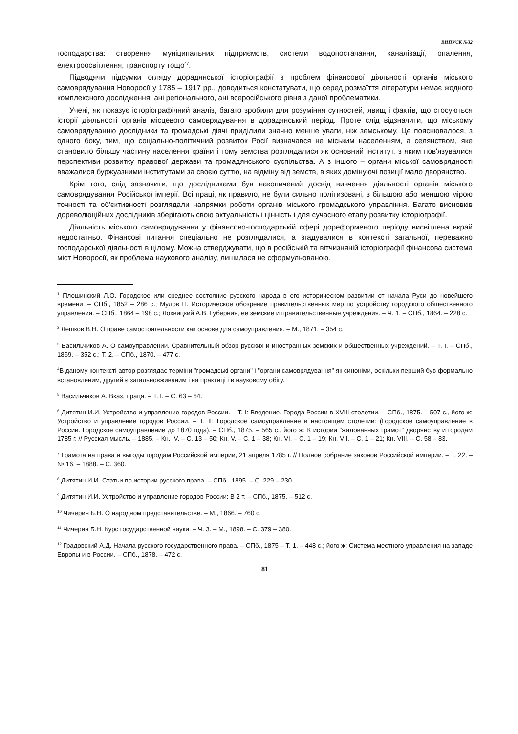ВИПУСК №32
господарства: створення муніципальних підприємств, системи водопостачання, каналізації, опалення, електроосвітлення, транспорту тощо<sup>47</sup>.
Підводячи підсумки огляду дорадянської історіографії з проблем фінансової діяльності органів міського самоврядування Новоросії у 1785 – 1917 рр., доводиться констатувати, що серед розмаїття літератури немає жодного комплексного дослідження, ані регіонального, ані всеросійського рівня з даної проблематики.
Учені, як показує історіографічний аналіз, багато зробили для розуміння сутностей, явищ і фактів, що стосуються історії діяльності органів місцевого самоврядування в дорадянський період. Проте слід відзначити, що міському самоврядуванню дослідники та громадські діячі приділили значно менше уваги, ніж земському. Це пояснювалося, з одного боку, тим, що соціально-політичний розвиток Росії визначався не міським населенням, а селянством, яке становило більшу частину населення країни і тому земства розглядалися як основний інститут, з яким пов'язувалися перспективи розвитку правової держави та громадянського суспільства. А з іншого – органи міської самоврядності вважалися буржуазними інститутами за своєю суттю, на відміну від земств, в яких домінуючі позиції мало дворянство.
Крім того, слід зазначити, що дослідниками був накопичений досвід вивчення діяльності органів міського самоврядування Російської імперії. Всі праці, як правило, не були сильно політизовані, з більшою або меншою мірою точності та об'єктивності розглядали напрямки роботи органів міського громадського управління. Багато висновків дореволюційних дослідників зберігають свою актуальність і цінність і для сучасного етапу розвитку історіографії.
Діяльність міського самоврядування у фінансово-господарській сфері дореформеного періоду висвітлена вкрай недостатньо. Фінансові питання спеціально не розглядалися, а згадувалися в контексті загальної, переважно господарської діяльності в цілому. Можна стверджувати, що в російській та вітчизняній історіографії фінансова система міст Новоросії, як проблема наукового аналізу, лишилася не сформульованою.
<sup>1</sup> Плошинский Л.О. Городское или среднее состояние русского народа в его историческом развитии от начала Руси до новейшего времени. – СПб., 1852 – 286 с.; Мулов П. Историческое обозрение правительственных мер по устройству городского общественного управления. – СПб., 1864 – 198 с.; Лохвицкий А.В. Губерния, ее земские и правительственные учреждения. – Ч. 1. – СПб., 1864. – 228 с.
<sup>2</sup> Лешков В.Н. О праве самостоятельности как основе для самоуправления. – М., 1871. – 354 с.
<sup>3</sup> Васильчиков А. О самоуправлении. Сравнительный обзор русских и иностранных земских и общественных учреждений. – Т. I. – СПб., 1869. – 352 с.; Т. 2. – СПб., 1870. – 477 с.
<sup>4</sup> В даному контексті автор розглядає терміни "громадські органи" і "органи самоврядування" як синоніми, оскільки перший був формально встановленим, другий є загальновживаним і на практиці і в науковому обігу.
<sup>5</sup> Васильчиков А. Вказ. праця. – Т. I. – С. 63 – 64.
<sup>6</sup> Дитятин И.И. Устройство и управление городов России. – Т. I: Введение. Города России в XVIII столетии. – СПб., 1875. – 507 с., його ж: Устройство и управление городов России. – Т. II: Городское самоуправление в настоящем столетии: (Городское самоуправление в России. Городское самоуправление до 1870 года). – СПб., 1875. – 565 с., його ж: К истории "жалованных грамот" дворянству и городам 1785 г. // Русская мысль. – 1885. – Кн. IV. – С. 13 – 50; Кн. V. – С. 1 – 38; Кн. VI. – С. 1 – 19; Кн. VII. – С. 1 – 21; Кн. VIII. – С. 58 – 83.
<sup>7</sup> Грамота на права и выгоды городам Российской империи, 21 апреля 1785 г. // Полное собрание законов Российской империи. – Т. 22. – № 16. – 1888. – С. 360.
<sup>8</sup> Дитятин И.И. Статьи по истории русского права. – СПб., 1895. – С. 229 – 230.
<sup>9</sup> Дитятин И.И. Устройство и управление городов России: В 2 т. – СПб., 1875. – 512 с.
<sup>10</sup> Чичерин Б.Н. О народном представительстве. – М., 1866. – 760 с.
<sup>11</sup> Чичерин Б.Н. Курс государственной науки. – Ч. 3. – М., 1898. – С. 379 – 380.
<sup>12</sup> Градовский А.Д. Начала русского государственного права. – СПб., 1875 – Т. 1. – 448 с.; його ж: Система местного управления на западе Европы и в России. – СПб., 1878. – 472 с.
81